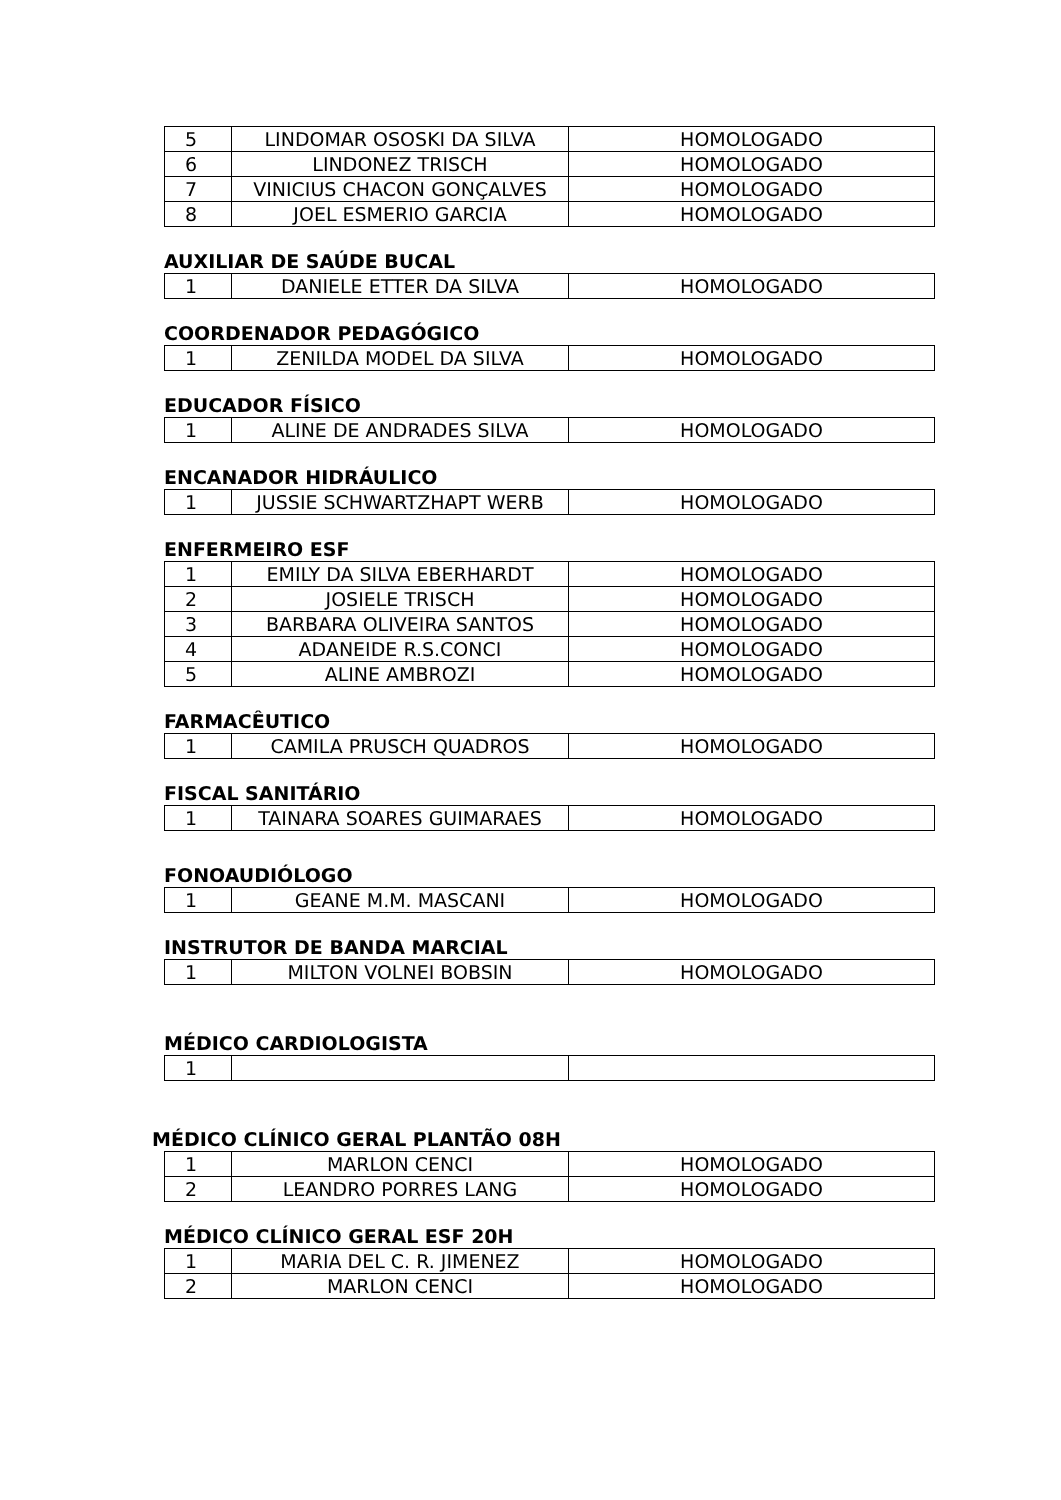| 5 | LINDOMAR OSOSKI DA SILVA | HOMOLOGADO |
| 6 | LINDONEZ TRISCH | HOMOLOGADO |
| 7 | VINICIUS CHACON GONÇALVES | HOMOLOGADO |
| 8 | JOEL ESMERIO GARCIA | HOMOLOGADO |
AUXILIAR DE SAÚDE BUCAL
| 1 | DANIELE ETTER DA SILVA | HOMOLOGADO |
COORDENADOR PEDAGÓGICO
| 1 | ZENILDA MODEL DA SILVA | HOMOLOGADO |
EDUCADOR FÍSICO
| 1 | ALINE DE ANDRADES SILVA | HOMOLOGADO |
ENCANADOR HIDRÁULICO
| 1 | JUSSIE SCHWARTZHAPT WERB | HOMOLOGADO |
ENFERMEIRO ESF
| 1 | EMILY DA SILVA EBERHARDT | HOMOLOGADO |
| 2 | JOSIELE TRISCH | HOMOLOGADO |
| 3 | BARBARA OLIVEIRA SANTOS | HOMOLOGADO |
| 4 | ADANEIDE R.S.CONCI | HOMOLOGADO |
| 5 | ALINE AMBROZI | HOMOLOGADO |
FARMACÊUTICO
| 1 | CAMILA PRUSCH QUADROS | HOMOLOGADO |
FISCAL SANITÁRIO
| 1 | TAINARA SOARES GUIMARAES | HOMOLOGADO |
FONOAUDIÓLOGO
| 1 | GEANE M.M. MASCANI | HOMOLOGADO |
INSTRUTOR DE BANDA MARCIAL
| 1 | MILTON VOLNEI BOBSIN | HOMOLOGADO |
MÉDICO CARDIOLOGISTA
| 1 | | |
MÉDICO CLÍNICO GERAL PLANTÃO 08H
| 1 | MARLON CENCI | HOMOLOGADO |
| 2 | LEANDRO PORRES LANG | HOMOLOGADO |
MÉDICO CLÍNICO GERAL ESF 20H
| 1 | MARIA DEL C. R. JIMENEZ | HOMOLOGADO |
| 2 | MARLON CENCI | HOMOLOGADO |